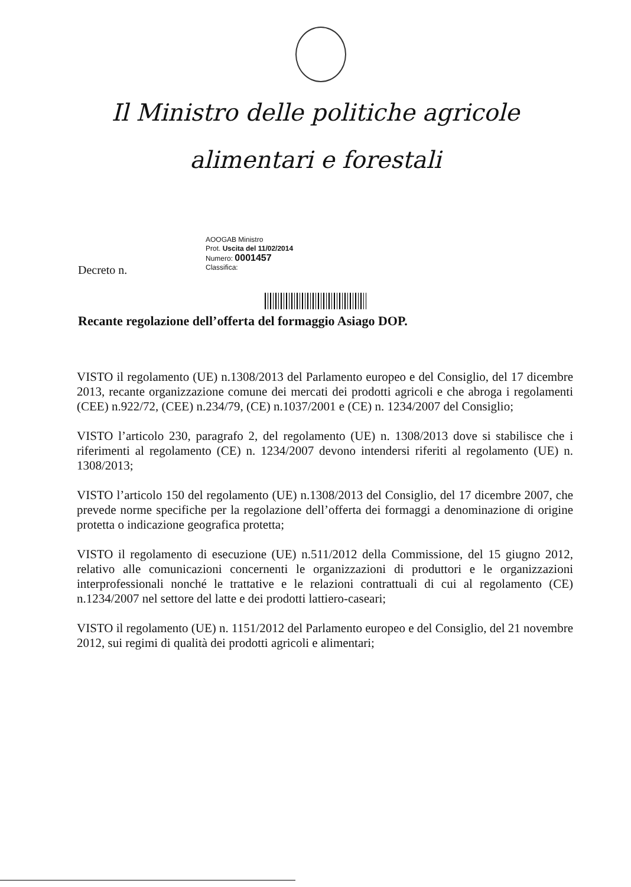Il Ministro delle politiche agricole
alimentari e forestali
AOOGAB Ministro
Prot. Uscita del 11/02/2014
Numero: 0001457
Classifica:
Decreto n.
Recante regolazione dell’offerta del formaggio Asiago DOP.
VISTO il regolamento (UE) n.1308/2013 del Parlamento europeo e del Consiglio, del 17 dicembre 2013, recante organizzazione comune dei mercati dei prodotti agricoli e che abroga i regolamenti (CEE) n.922/72, (CEE) n.234/79, (CE) n.1037/2001 e (CE) n. 1234/2007 del Consiglio;
VISTO l’articolo 230, paragrafo 2, del regolamento (UE) n. 1308/2013 dove si stabilisce che i riferimenti al regolamento (CE) n. 1234/2007 devono intendersi riferiti al regolamento (UE) n. 1308/2013;
VISTO l’articolo 150 del regolamento (UE) n.1308/2013 del Consiglio, del 17 dicembre 2007, che prevede norme specifiche per la regolazione dell’offerta dei formaggi a denominazione di origine protetta o indicazione geografica protetta;
VISTO il regolamento di esecuzione (UE) n.511/2012 della Commissione, del 15 giugno 2012, relativo alle comunicazioni concernenti le organizzazioni di produttori e le organizzazioni interprofessionali nonché le trattative e le relazioni contrattuali di cui al regolamento (CE) n.1234/2007 nel settore del latte e dei prodotti lattiero-caseari;
VISTO il regolamento (UE) n. 1151/2012 del Parlamento europeo e del Consiglio, del 21 novembre 2012, sui regimi di qualità dei prodotti agricoli e alimentari;